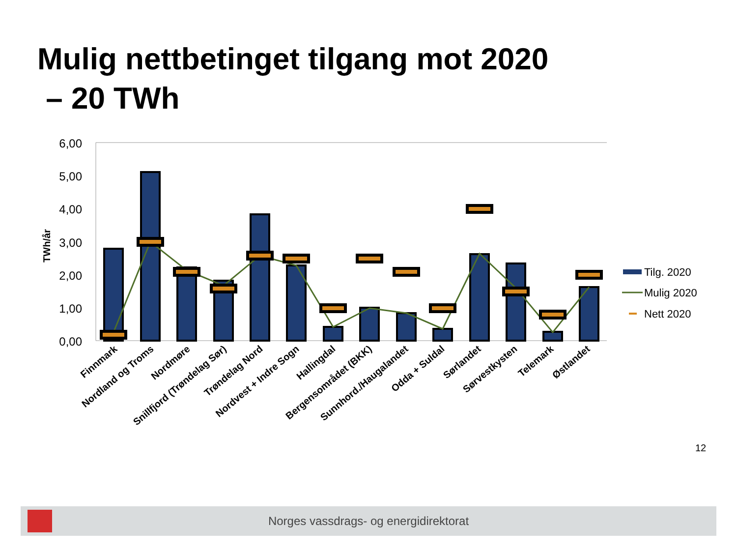Mulig nettbetinget tilgang mot 2020
– 20 TWh
6,00
5,00
4,00
3,00
2,00
1,00
0,00
TWh/år
Finnmark
Nordland og Troms
Nordmøre
Snillfjord (Trøndelag Sør)
Trøndelag Nord
Nordvest + Indre Sogn
Hallingdal
Bergensområdet (BKK)
Sunnhord./Haugalandet
Odda + Suldal
Sørlandet
Sørvestkysten
Telemark
Østlandet
Tilg. 2020
Mulig 2020
Nett 2020
12
Norges vassdrags- og energidirektorat